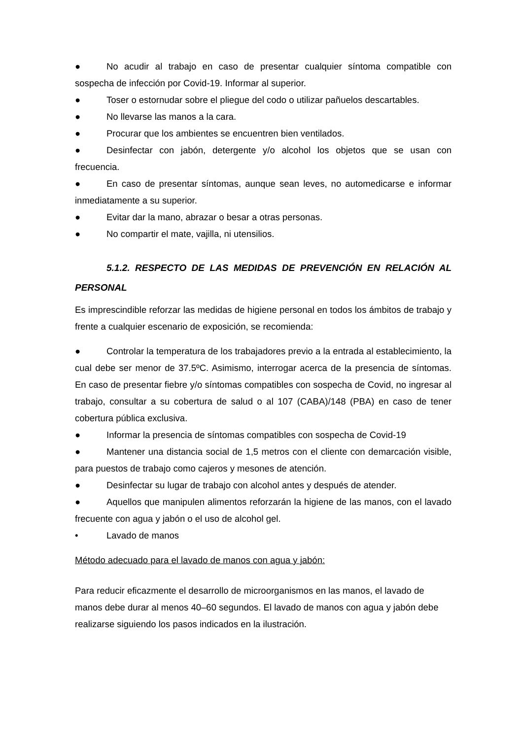● No acudir al trabajo en caso de presentar cualquier síntoma compatible con sospecha de infección por Covid-19. Informar al superior.
● Toser o estornudar sobre el pliegue del codo o utilizar pañuelos descartables.
● No llevarse las manos a la cara.
● Procurar que los ambientes se encuentren bien ventilados.
● Desinfectar con jabón, detergente y/o alcohol los objetos que se usan con frecuencia.
● En caso de presentar síntomas, aunque sean leves, no automedicarse e informar inmediatamente a su superior.
● Evitar dar la mano, abrazar o besar a otras personas.
● No compartir el mate, vajilla, ni utensilios.
5.1.2. RESPECTO DE LAS MEDIDAS DE PREVENCIÓN EN RELACIÓN AL PERSONAL
Es imprescindible reforzar las medidas de higiene personal en todos los ámbitos de trabajo y frente a cualquier escenario de exposición, se recomienda:
● Controlar la temperatura de los trabajadores previo a la entrada al establecimiento, la cual debe ser menor de 37.5ºC. Asimismo, interrogar acerca de la presencia de síntomas. En caso de presentar fiebre y/o síntomas compatibles con sospecha de Covid, no ingresar al trabajo, consultar a su cobertura de salud o al 107 (CABA)/148 (PBA) en caso de tener cobertura pública exclusiva.
● Informar la presencia de síntomas compatibles con sospecha de Covid-19
● Mantener una distancia social de 1,5 metros con el cliente con demarcación visible, para puestos de trabajo como cajeros y mesones de atención.
● Desinfectar su lugar de trabajo con alcohol antes y después de atender.
● Aquellos que manipulen alimentos reforzarán la higiene de las manos, con el lavado frecuente con agua y jabón o el uso de alcohol gel.
• Lavado de manos
Método adecuado para el lavado de manos con agua y jabón:
Para reducir eficazmente el desarrollo de microorganismos en las manos, el lavado de manos debe durar al menos 40–60 segundos. El lavado de manos con agua y jabón debe realizarse siguiendo los pasos indicados en la ilustración.